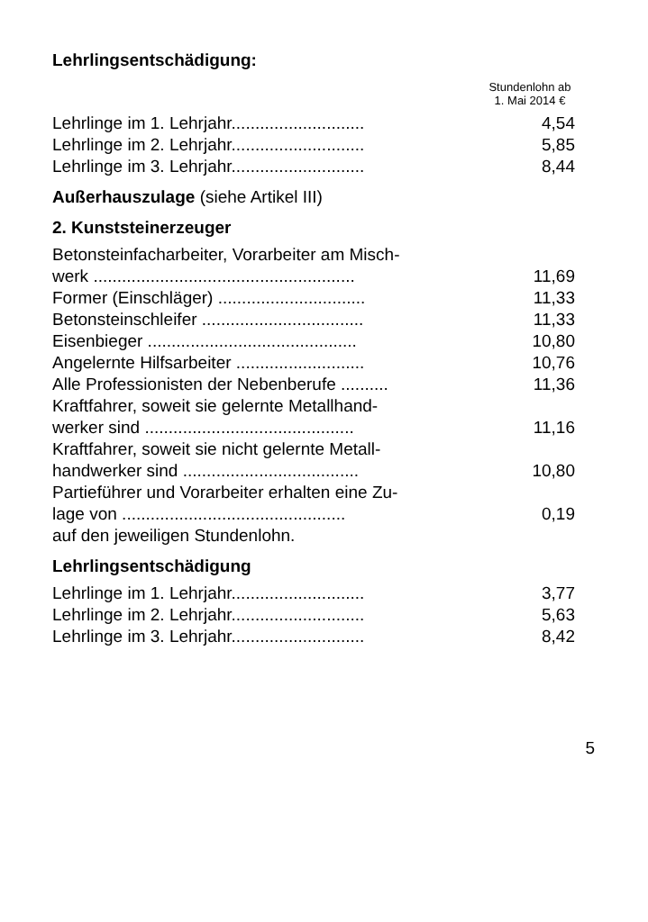Lehrlingsentschädigung:
Stundenlohn ab 1. Mai 2014 €
| Lehrlinge im 1. Lehrjahr............................ | 4,54 |
| Lehrlinge im 2. Lehrjahr............................ | 5,85 |
| Lehrlinge im 3. Lehrjahr............................ | 8,44 |
Außerhauszulage (siehe Artikel III)
2. Kunststeinerzeuger
| Betonsteinfacharbeiter, Vorarbeiter am Misch- werk ....................................................... | 11,69 |
| Former (Einschläger) ............................... | 11,33 |
| Betonsteinschleifer .................................. | 11,33 |
| Eisenbieger ............................................ | 10,80 |
| Angelernte Hilfsarbeiter ........................... | 10,76 |
| Alle Professionisten der Nebenberufe .......... | 11,36 |
| Kraftfahrer, soweit sie gelernte Metallhand- werker sind ............................................ | 11,16 |
| Kraftfahrer, soweit sie nicht gelernte Metall- handwerker sind ..................................... | 10,80 |
| Partieführer und Vorarbeiter erhalten eine Zu- lage von ............................................... | 0,19 |
| auf den jeweiligen Stundenlohn. | |
Lehrlingsentschädigung
| Lehrlinge im 1. Lehrjahr............................ | 3,77 |
| Lehrlinge im 2. Lehrjahr............................ | 5,63 |
| Lehrlinge im 3. Lehrjahr............................ | 8,42 |
5